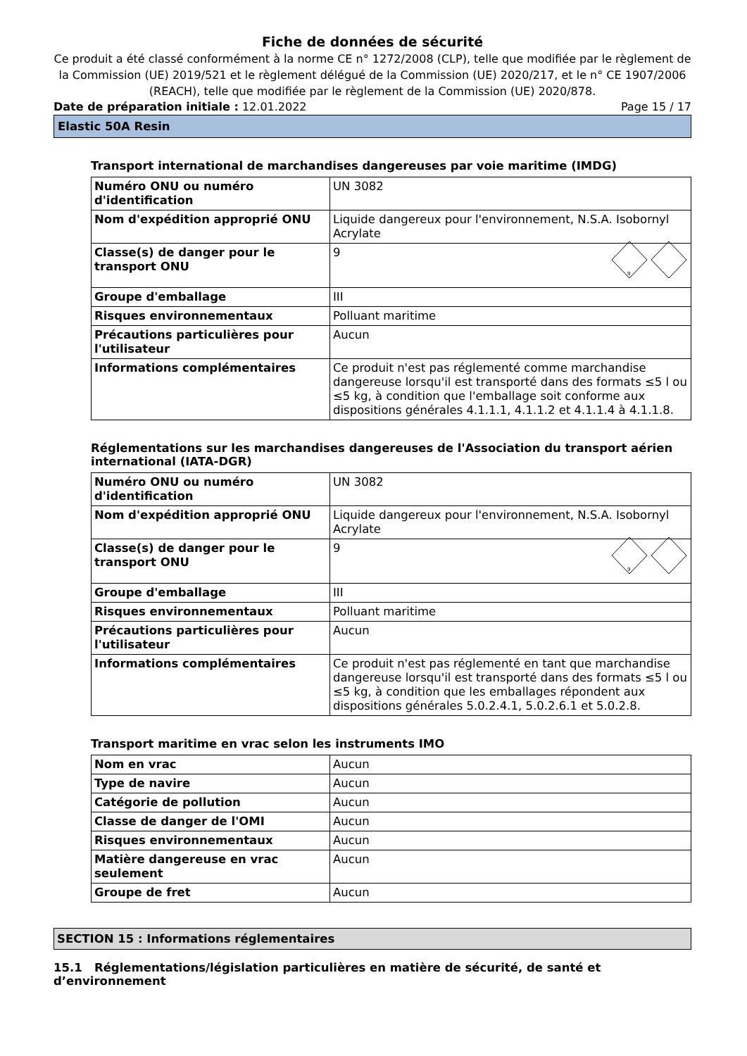Fiche de données de sécurité
Ce produit a été classé conformément à la norme CE n° 1272/2008 (CLP), telle que modifiée par le règlement de la Commission (UE) 2019/521 et le règlement délégué de la Commission (UE) 2020/217, et le n° CE 1907/2006 (REACH), telle que modifiée par le règlement de la Commission (UE) 2020/878.
Date de préparation initiale : 12.01.2022 Page 15 / 17
Elastic 50A Resin
Transport international de marchandises dangereuses par voie maritime (IMDG)
| Numéro ONU ou numéro d'identification | UN 3082 |
| Nom d'expédition approprié ONU | Liquide dangereux pour l'environnement, N.S.A. Isobornyl Acrylate |
| Classe(s) de danger pour le transport ONU | 9 9 |
| Groupe d'emballage | III |
| Risques environnementaux | Polluant maritime |
| Précautions particulières pour l'utilisateur | Aucun |
| Informations complémentaires | Ce produit n'est pas réglementé comme marchandise dangereuse lorsqu'il est transporté dans des formats ≤5 l ou ≤5 kg, à condition que l'emballage soit conforme aux dispositions générales 4.1.1.1, 4.1.1.2 et 4.1.1.4 à 4.1.1.8. |
Réglementations sur les marchandises dangereuses de l'Association du transport aérien international (IATA-DGR)
| Numéro ONU ou numéro d'identification | UN 3082 |
| Nom d'expédition approprié ONU | Liquide dangereux pour l'environnement, N.S.A. Isobornyl Acrylate |
| Classe(s) de danger pour le transport ONU | 9 9 |
| Groupe d'emballage | III |
| Risques environnementaux | Polluant maritime |
| Précautions particulières pour l'utilisateur | Aucun |
| Informations complémentaires | Ce produit n'est pas réglementé en tant que marchandise dangereuse lorsqu'il est transporté dans des formats ≤5 l ou ≤5 kg, à condition que les emballages répondent aux dispositions générales 5.0.2.4.1, 5.0.2.6.1 et 5.0.2.8. |
Transport maritime en vrac selon les instruments IMO
| Nom en vrac | Aucun |
| Type de navire | Aucun |
| Catégorie de pollution | Aucun |
| Classe de danger de l'OMI | Aucun |
| Risques environnementaux | Aucun |
| Matière dangereuse en vrac seulement | Aucun |
| Groupe de fret | Aucun |
SECTION 15 : Informations réglementaires
15.1 Réglementations/législation particulières en matière de sécurité, de santé et d’environnement